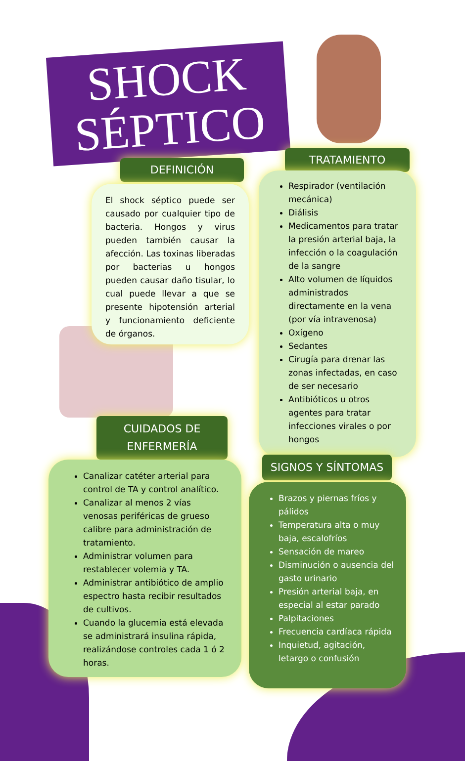SHOCK
SÉPTICO
DEFINICIÓN
El shock séptico puede ser causado por cualquier tipo de bacteria. Hongos y virus pueden también causar la afección. Las toxinas liberadas por bacterias u hongos pueden causar daño tisular, lo cual puede llevar a que se presente hipotensión arterial y funcionamiento deficiente de órganos.
TRATAMIENTO
Respirador (ventilación mecánica)
Diálisis
Medicamentos para tratar la presión arterial baja, la infección o la coagulación de la sangre
Alto volumen de líquidos administrados directamente en la vena (por vía intravenosa)
Oxígeno
Sedantes
Cirugía para drenar las zonas infectadas, en caso de ser necesario
Antibióticos u otros agentes para tratar infecciones virales o por hongos
CUIDADOS DE
ENFERMERÍA
Canalizar catéter arterial para control de TA y control analítico.
Canalizar al menos 2 vías venosas periféricas de grueso calibre para administración de tratamiento.
Administrar volumen para restablecer volemia y TA.
Administrar antibiótico de amplio espectro hasta recibir resultados de cultivos.
Cuando la glucemia está elevada se administrará insulina rápida, realizándose controles cada 1 ó 2 horas.
SIGNOS Y SÍNTOMAS
Brazos y piernas fríos y pálidos
Temperatura alta o muy baja, escalofríos
Sensación de mareo
Disminución o ausencia del gasto urinario
Presión arterial baja, en especial al estar parado
Palpitaciones
Frecuencia cardíaca rápida
Inquietud, agitación, letargo o confusión